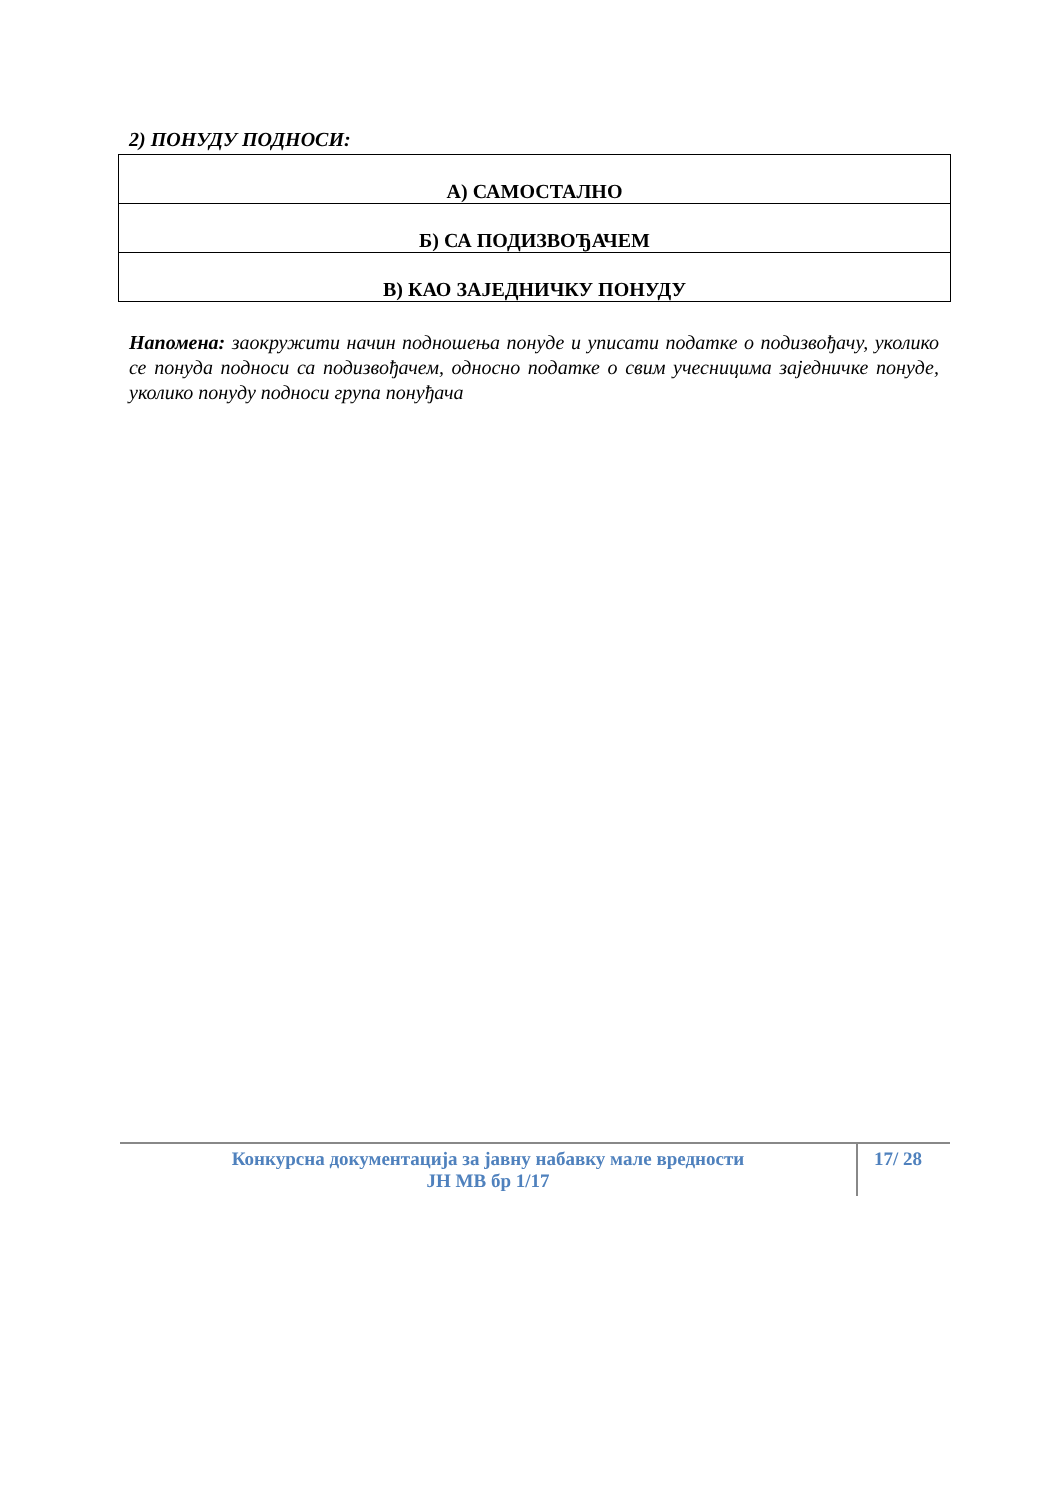2) ПОНУДУ ПОДНОСИ:
| А) САМОСТАЛНО |
| Б) СА ПОДИЗВОЂАЧЕМ |
| В) КАО ЗАЈЕДНИЧКУ ПОНУДУ |
Напомена: заокружити начин подношења понуде и уписати податке о подизвођачу, уколико се понуда подноси са подизвођачем, односно податке о свим учесницима заједничке понуде, уколико понуду подноси група понуђача
Конкурсна документација за јавну набавку мале вредности
ЈН МВ бр 1/17
17/ 28